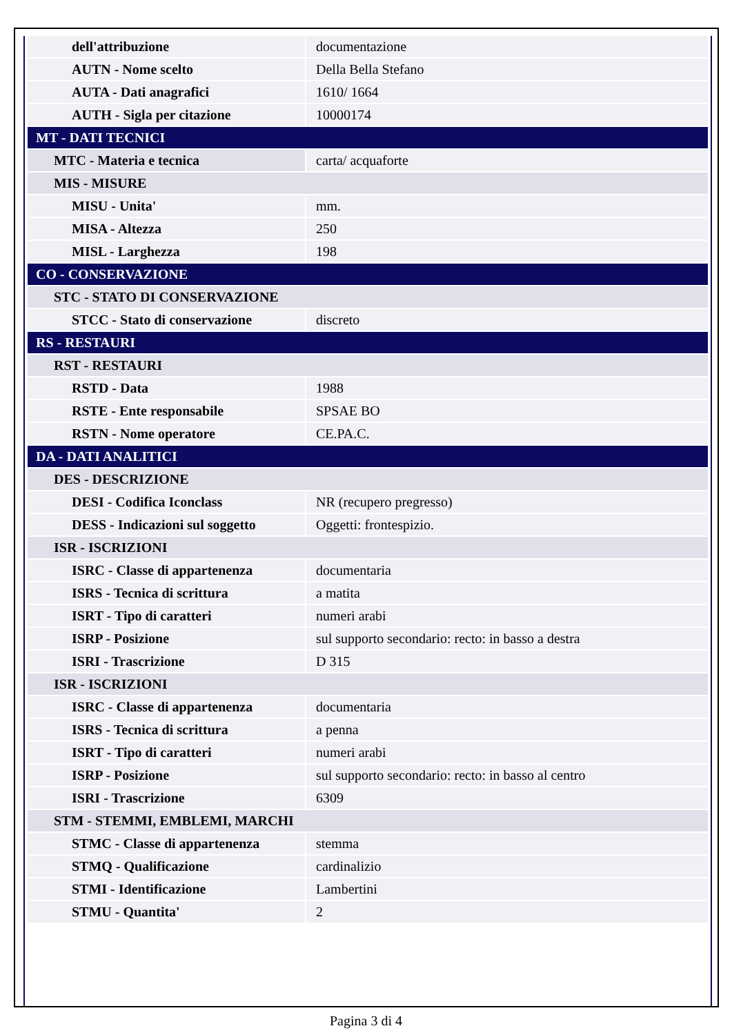| dell'attribuzione | documentazione |
| AUTN - Nome scelto | Della Bella Stefano |
| AUTA - Dati anagrafici | 1610/ 1664 |
| AUTH - Sigla per citazione | 10000174 |
| MT - DATI TECNICI | |
| MTC - Materia e tecnica | carta/ acquaforte |
| MIS - MISURE | |
| MISU - Unita' | mm. |
| MISA - Altezza | 250 |
| MISL - Larghezza | 198 |
| CO - CONSERVAZIONE | |
| STC - STATO DI CONSERVAZIONE | |
| STCC - Stato di conservazione | discreto |
| RS - RESTAURI | |
| RST - RESTAURI | |
| RSTD - Data | 1988 |
| RSTE - Ente responsabile | SPSAE BO |
| RSTN - Nome operatore | CE.PA.C. |
| DA - DATI ANALITICI | |
| DES - DESCRIZIONE | |
| DESI - Codifica Iconclass | NR (recupero pregresso) |
| DESS - Indicazioni sul soggetto | Oggetti: frontespizio. |
| ISR - ISCRIZIONI | |
| ISRC - Classe di appartenenza | documentaria |
| ISRS - Tecnica di scrittura | a matita |
| ISRT - Tipo di caratteri | numeri arabi |
| ISRP - Posizione | sul supporto secondario: recto: in basso a destra |
| ISRI - Trascrizione | D 315 |
| ISR - ISCRIZIONI | |
| ISRC - Classe di appartenenza | documentaria |
| ISRS - Tecnica di scrittura | a penna |
| ISRT - Tipo di caratteri | numeri arabi |
| ISRP - Posizione | sul supporto secondario: recto: in basso al centro |
| ISRI - Trascrizione | 6309 |
| STM - STEMMI, EMBLEMI, MARCHI | |
| STMC - Classe di appartenenza | stemma |
| STMQ - Qualificazione | cardinalizio |
| STMI - Identificazione | Lambertini |
| STMU - Quantita' | 2 |
Pagina 3 di 4